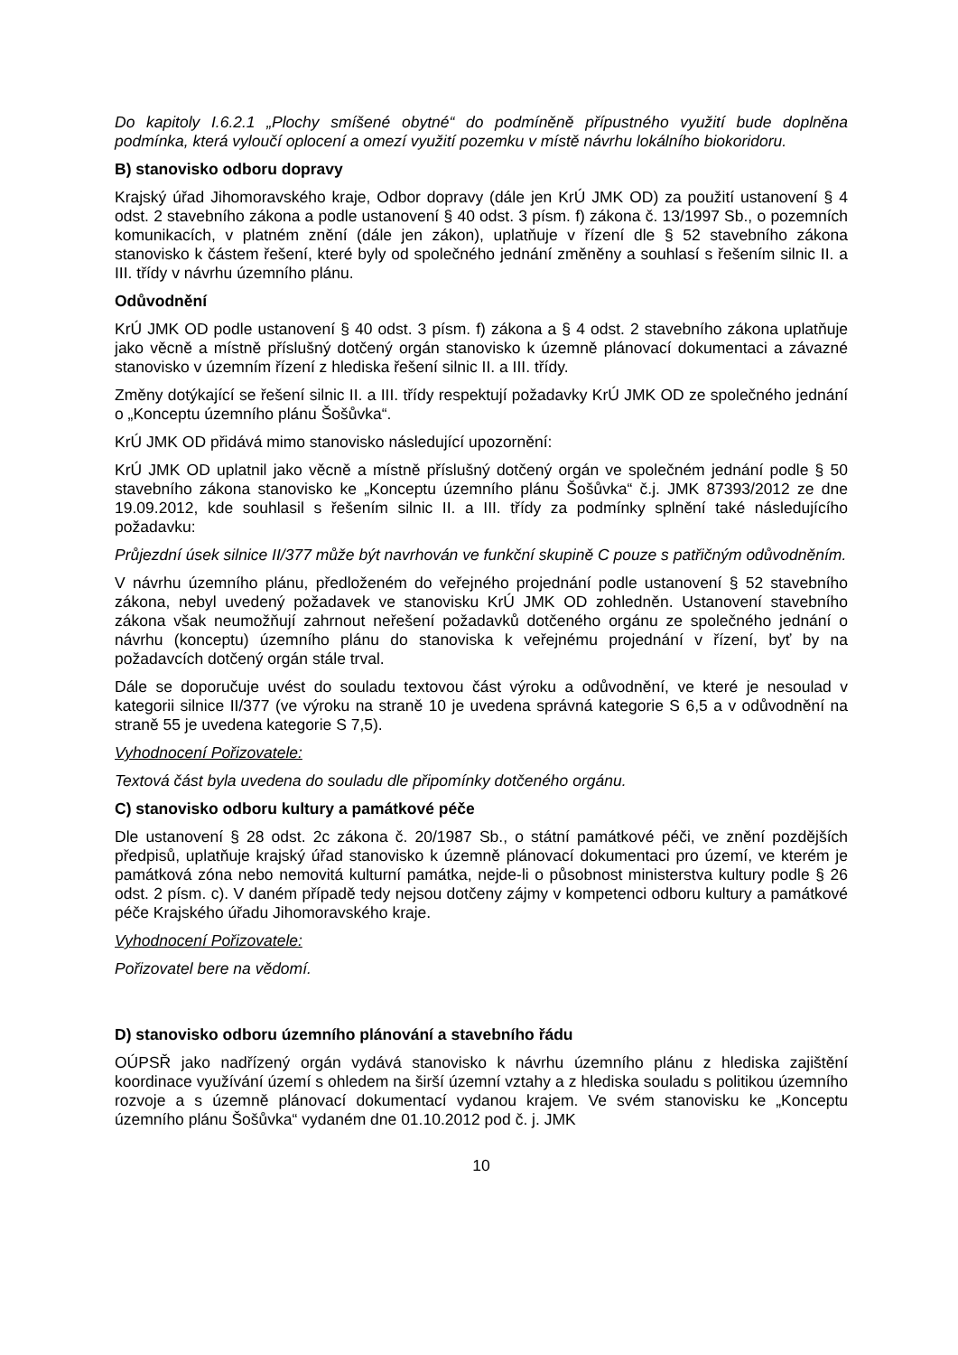Do kapitoly I.6.2.1 „Plochy smíšené obytné“ do podmíněně přípustného využití bude doplněna podmínka, která vyloučí oplocení a omezí využití pozemku v místě návrhu lokálního biokoridoru.
B) stanovisko odboru dopravy
Krajský úřad Jihomoravského kraje, Odbor dopravy (dále jen KrÚ JMK OD) za použití ustanovení § 4 odst. 2 stavebního zákona a podle ustanovení § 40 odst. 3 písm. f) zákona č. 13/1997 Sb., o pozemních komunikacích, v platném znění (dále jen zákon), uplatňuje v řízení dle § 52 stavebního zákona stanovisko k částem řešení, které byly od společného jednání změněny a souhlasí s řešením silnic II. a III. třídy v návrhu územního plánu.
Odůvodnění
KrÚ JMK OD podle ustanovení § 40 odst. 3 písm. f) zákona a § 4 odst. 2 stavebního zákona uplatňuje jako věcně a místně příslušný dotčený orgán stanovisko k územně plánovací dokumentaci a závazné stanovisko v územním řízení z hlediska řešení silnic II. a III. třídy.
Změny dotýkající se řešení silnic II. a III. třídy respektují požadavky KrÚ JMK OD ze společného jednání o „Konceptu územního plánu Šošůvka“.
KrÚ JMK OD přidává mimo stanovisko následující upozornění:
KrÚ JMK OD uplatnil jako věcně a místně příslušný dotčený orgán ve společném jednání podle § 50 stavebního zákona stanovisko ke „Konceptu územního plánu Šošůvka“ č.j. JMK 87393/2012 ze dne 19.09.2012, kde souhlasil s řešením silnic II. a III. třídy za podmínky splnění také následujícího požadavku:
Průjezdní úsek silnice II/377 může být navrhován ve funkční skupině C pouze s patřičným odůvodněním.
V návrhu územního plánu, předloženém do veřejného projednání podle ustanovení § 52 stavebního zákona, nebyl uvedený požadavek ve stanovisku KrÚ JMK OD zohledněn. Ustanovení stavebního zákona však neumožňují zahrnout neřešení požadavků dotčeného orgánu ze společného jednání o návrhu (konceptu) územního plánu do stanoviska k veřejnému projednání v řízení, byť by na požadavcích dotčený orgán stále trval.
Dále se doporučuje uvést do souladu textovou část výroku a odůvodnění, ve které je nesoulad v kategorii silnice II/377 (ve výroku na straně 10 je uvedena správná kategorie S 6,5 a v odůvodnění na straně 55 je uvedena kategorie S 7,5).
Vyhodnocení Pořizovatele:
Textová část byla uvedena do souladu dle připomínky dotčeného orgánu.
C) stanovisko odboru kultury a památkové péče
Dle ustanovení § 28 odst. 2c zákona č. 20/1987 Sb., o státní památkové péči, ve znění pozdějších předpisů, uplatňuje krajský úřad stanovisko k územně plánovací dokumentaci pro území, ve kterém je památková zóna nebo nemovitá kulturní památka, nejde-li o působnost ministerstva kultury podle § 26 odst. 2 písm. c). V daném případě tedy nejsou dotčeny zájmy v kompetenci odboru kultury a památkové péče Krajského úřadu Jihomoravského kraje.
Vyhodnocení Pořizovatele:
Pořizovatel bere na vědomí.
D) stanovisko odboru územního plánování a stavebního řádu
OÚPSŘ jako nadřízený orgán vydává stanovisko k návrhu územního plánu z hlediska zajištění koordinace využívání území s ohledem na širší územní vztahy a z hlediska souladu s politikou územního rozvoje a s územně plánovací dokumentací vydanou krajem. Ve svém stanovisku ke „Konceptu územního plánu Šošůvka“ vydaném dne 01.10.2012 pod č. j. JMK
10